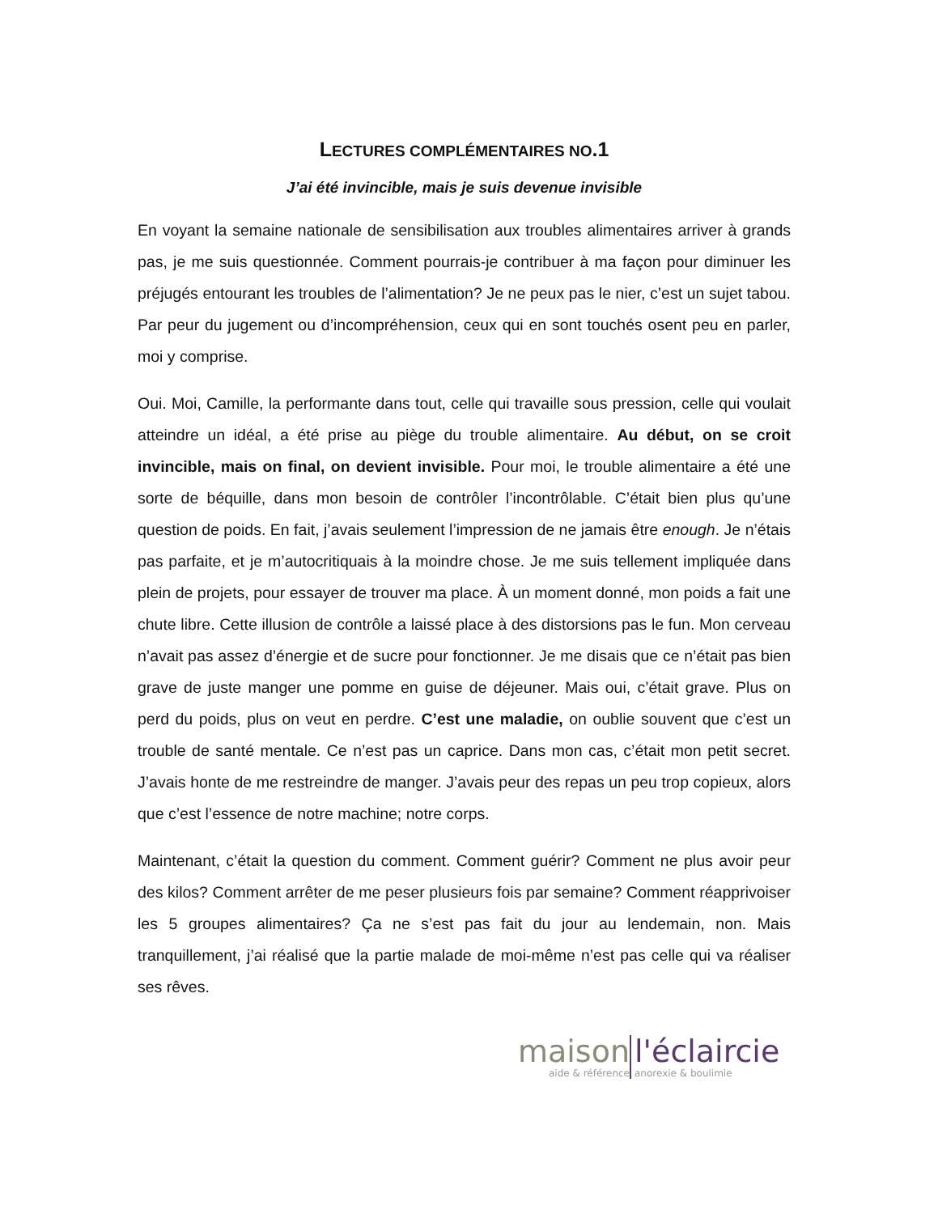LECTURES COMPLÉMENTAIRES NO.1
J’ai été invincible, mais je suis devenue invisible
En voyant la semaine nationale de sensibilisation aux troubles alimentaires arriver à grands pas, je me suis questionnée. Comment pourrais-je contribuer à ma façon pour diminuer les préjugés entourant les troubles de l’alimentation? Je ne peux pas le nier, c’est un sujet tabou. Par peur du jugement ou d’incompréhension, ceux qui en sont touchés osent peu en parler, moi y comprise.
Oui. Moi, Camille, la performante dans tout, celle qui travaille sous pression, celle qui voulait atteindre un idéal, a été prise au piège du trouble alimentaire. Au début, on se croit invincible, mais on final, on devient invisible. Pour moi, le trouble alimentaire a été une sorte de béquille, dans mon besoin de contrôler l’incontrôlable. C’était bien plus qu’une question de poids. En fait, j’avais seulement l’impression de ne jamais être enough. Je n’étais pas parfaite, et je m’autocritiquais à la moindre chose. Je me suis tellement impliquée dans plein de projets, pour essayer de trouver ma place. À un moment donné, mon poids a fait une chute libre. Cette illusion de contrôle a laissé place à des distorsions pas le fun. Mon cerveau n’avait pas assez d’énergie et de sucre pour fonctionner. Je me disais que ce n’était pas bien grave de juste manger une pomme en guise de déjeuner. Mais oui, c’était grave. Plus on perd du poids, plus on veut en perdre. C’est une maladie, on oublie souvent que c’est un trouble de santé mentale. Ce n’est pas un caprice. Dans mon cas, c’était mon petit secret. J’avais honte de me restreindre de manger. J’avais peur des repas un peu trop copieux, alors que c’est l’essence de notre machine; notre corps.
Maintenant, c’était la question du comment. Comment guérir? Comment ne plus avoir peur des kilos? Comment arrêter de me peser plusieurs fois par semaine? Comment réapprivoiser les 5 groupes alimentaires? Ça ne s’est pas fait du jour au lendemain, non. Mais tranquillement, j’ai réalisé que la partie malade de moi-même n’est pas celle qui va réaliser ses rêves.
maison
aide & référence
l'éclaircie
anorexie & boulimie